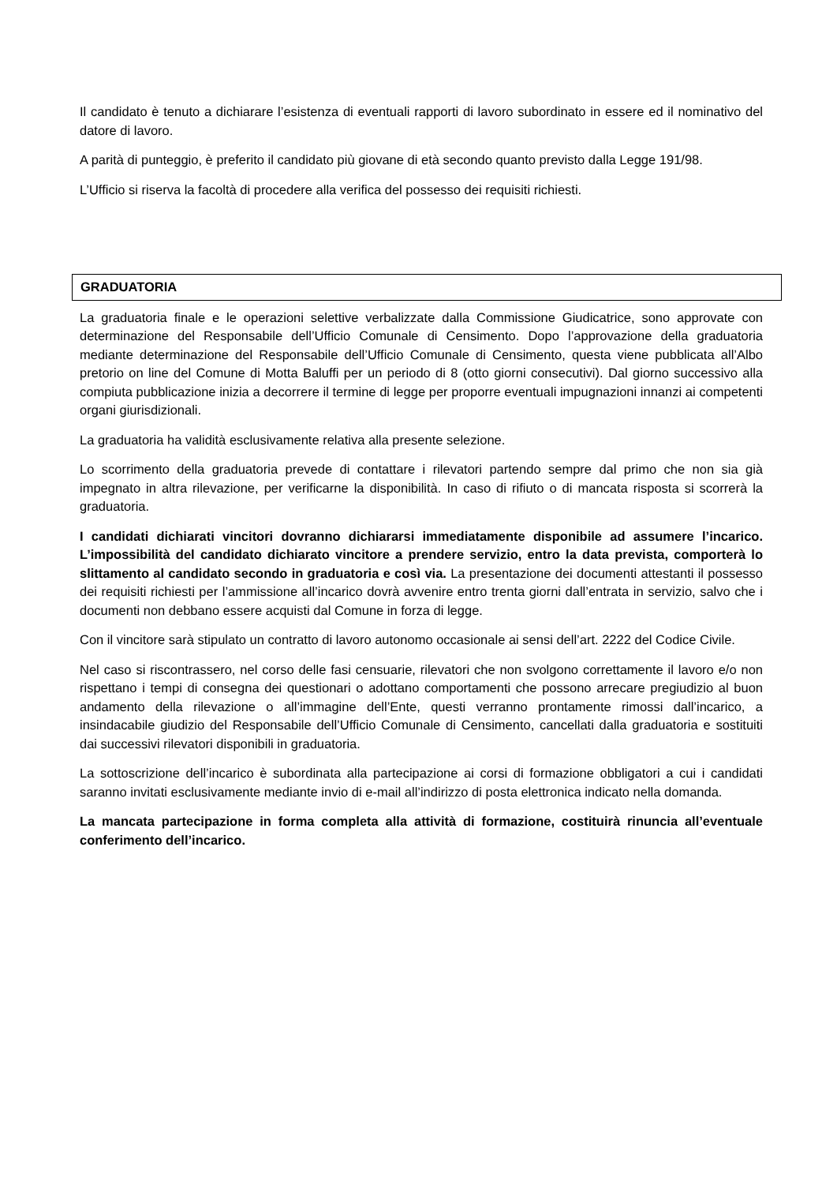Il candidato è tenuto a dichiarare l’esistenza di eventuali rapporti di lavoro subordinato in essere ed il nominativo del datore di lavoro.
A parità di punteggio, è preferito il candidato più giovane di età secondo quanto previsto dalla Legge 191/98.
L’Ufficio si riserva la facoltà di procedere alla verifica del possesso dei requisiti richiesti.
GRADUATORIA
La graduatoria finale e le operazioni selettive verbalizzate dalla Commissione Giudicatrice, sono approvate con determinazione del Responsabile dell’Ufficio Comunale di Censimento. Dopo l’approvazione della graduatoria mediante determinazione del Responsabile dell’Ufficio Comunale di Censimento, questa viene pubblicata all’Albo pretorio on line del Comune di Motta Baluffi per un periodo di 8 (otto giorni consecutivi). Dal giorno successivo alla compiuta pubblicazione inizia a decorrere il termine di legge per proporre eventuali impugnazioni innanzi ai competenti organi giurisdizionali.
La graduatoria ha validità esclusivamente relativa alla presente selezione.
Lo scorrimento della graduatoria prevede di contattare i rilevatori partendo sempre dal primo che non sia già impegnato in altra rilevazione, per verificarne la disponibilità. In caso di rifiuto o di mancata risposta si scorrerà la graduatoria.
I candidati dichiarati vincitori dovranno dichiararsi immediatamente disponibile ad assumere l’incarico. L’impossibilità del candidato dichiarato vincitore a prendere servizio, entro la data prevista, comporterà lo slittamento al candidato secondo in graduatoria e così via. La presentazione dei documenti attestanti il possesso dei requisiti richiesti per l’ammissione all’incarico dovrà avvenire entro trenta giorni dall’entrata in servizio, salvo che i documenti non debbano essere acquisti dal Comune in forza di legge.
Con il vincitore sarà stipulato un contratto di lavoro autonomo occasionale ai sensi dell’art. 2222 del Codice Civile.
Nel caso si riscontrassero, nel corso delle fasi censuarie, rilevatori che non svolgono correttamente il lavoro e/o non rispettano i tempi di consegna dei questionari o adottano comportamenti che possono arrecare pregiudizio al buon andamento della rilevazione o all’immagine dell’Ente, questi verranno prontamente rimossi dall’incarico, a insindacabile giudizio del Responsabile dell’Ufficio Comunale di Censimento, cancellati dalla graduatoria e sostituiti dai successivi rilevatori disponibili in graduatoria.
La sottoscrizione dell’incarico è subordinata alla partecipazione ai corsi di formazione obbligatori a cui i candidati saranno invitati esclusivamente mediante invio di e-mail all’indirizzo di posta elettronica indicato nella domanda.
La mancata partecipazione in forma completa alla attività di formazione, costituirà rinuncia all’eventuale conferimento dell’incarico.